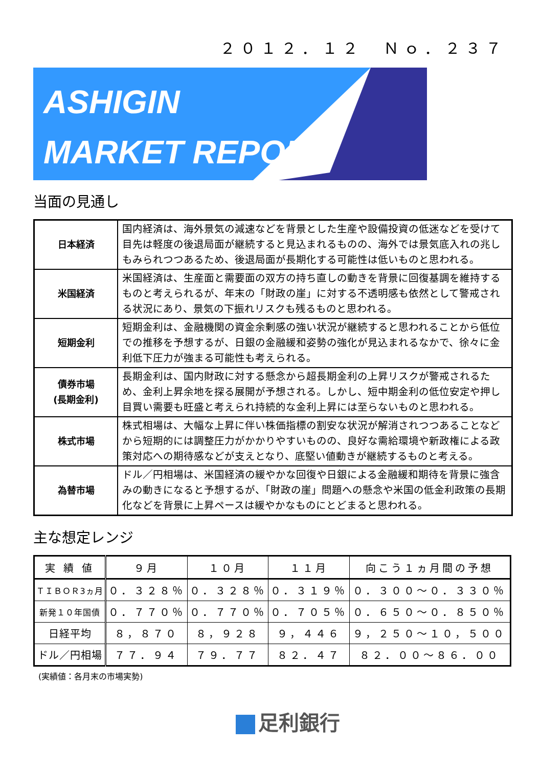２０１２．１２　Ｎｏ．２３７
ASHIGIN
MARKET REPORT
当面の見通し
| 日本経済 | 国内経済は、海外景気の減速などを背景とした生産や設備投資の低迷などを受けて目先は軽度の後退局面が継続すると見込まれるものの、海外では景気底入れの兆しもみられつつあるため、後退局面が長期化する可能性は低いものと思われる。 |
| 米国経済 | 米国経済は、生産面と需要面の双方の持ち直しの動きを背景に回復基調を維持するものと考えられるが、年末の「財政の崖」に対する不透明感も依然として警戒される状況にあり、景気の下振れリスクも残るものと思われる。 |
| 短期金利 | 短期金利は、金融機関の資金余剰感の強い状況が継続すると思われることから低位での推移を予想するが、日銀の金融緩和姿勢の強化が見込まれるなかで、徐々に金利低下圧力が強まる可能性も考えられる。 |
| 債券市場 (長期金利) | 長期金利は、国内財政に対する懸念から超長期金利の上昇リスクが警戒されるため、金利上昇余地を探る展開が予想される。しかし、短中期金利の低位安定や押し目買い需要も旺盛と考えられ持続的な金利上昇には至らないものと思われる。 |
| 株式市場 | 株式相場は、大幅な上昇に伴い株価指標の割安な状況が解消されつつあることなどから短期的には調整圧力がかかりやすいものの、良好な需給環境や新政権による政策対応への期待感などが支えとなり、底堅い値動きが継続するものと考える。 |
| 為替市場 | ドル／円相場は、米国経済の緩やかな回復や日銀による金融緩和期待を背景に強含みの動きになると予想するが、「財政の崖」問題への懸念や米国の低金利政策の長期化などを背景に上昇ペースは緩やかなものにとどまると思われる。 |
主な想定レンジ
| 実 績 値 | ９月 | １０月 | １１月 | 向こう１ヵ月間の予想 |
| --- | --- | --- | --- | --- |
| ＴＩＢＯＲ3ヵ月 | ０．３２８％ | ０．３２８％ | ０．３１９％ | ０．３００～０．３３０％ |
| 新発１０年国債 | ０．７７０％ | ０．７７０％ | ０．７０５％ | ０．６５０～０．８５０％ |
| 日経平均 | ８，８７０ | ８，９２８ | ９，４４６ | ９，２５０～１０，５００ |
| ドル／円相場 | ７７．９４ | ７９．７７ | ８２．４７ | ８２．００～８６．００ |
(実績値：各月末の市場実勢)
足利銀行